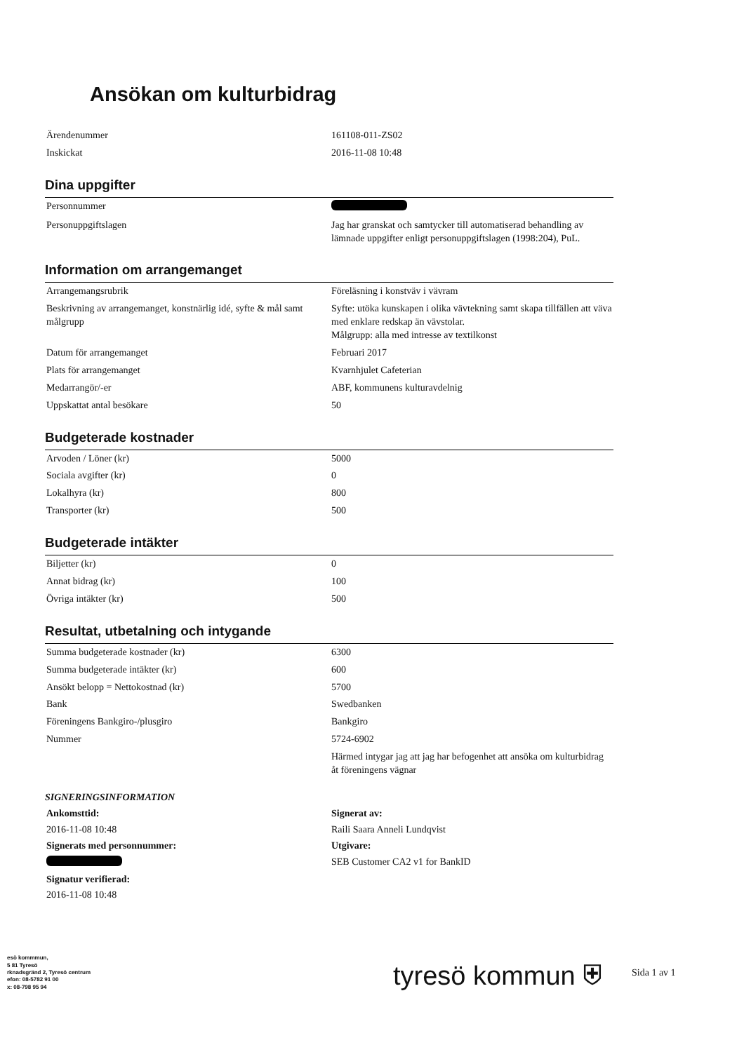Ansökan om kulturbidrag
| Ärendenummer | 161108-011-ZS02 |
| Inskickat | 2016-11-08 10:48 |
Dina uppgifter
| Personnummer | |
| Personuppgiftslagen | Jag har granskat och samtycker till automatiserad behandling av lämnade uppgifter enligt personuppgiftslagen (1998:204), PuL. |
Information om arrangemanget
| Arrangemangsrubrik | Föreläsning i konstväv i vävram |
| Beskrivning av arrangemanget, konstnärlig idé, syfte & mål samt målgrupp | Syfte: utöka kunskapen i olika vävtekning samt skapa tillfällen att väva med enklare redskap än vävstolar. Målgrupp: alla med intresse av textilkonst |
| Datum för arrangemanget | Februari 2017 |
| Plats för arrangemanget | Kvarnhjulet Cafeterian |
| Medarrangör/-er | ABF, kommunens kulturavdelnig |
| Uppskattat antal besökare | 50 |
Budgeterade kostnader
| Arvoden / Löner (kr) | 5000 |
| Sociala avgifter (kr) | 0 |
| Lokalhyra (kr) | 800 |
| Transporter (kr) | 500 |
Budgeterade intäkter
| Biljetter (kr) | 0 |
| Annat bidrag (kr) | 100 |
| Övriga intäkter (kr) | 500 |
Resultat, utbetalning och intygande
| Summa budgeterade kostnader (kr) | 6300 |
| Summa budgeterade intäkter (kr) | 600 |
| Ansökt belopp = Nettokostnad (kr) | 5700 |
| Bank | Swedbanken |
| Föreningens Bankgiro-/plusgiro | Bankgiro |
| Nummer | 5724-6902 |
| | Härmed intygar jag att jag har befogenhet att ansöka om kulturbidrag åt föreningens vägnar |
SIGNERINGSINFORMATION
| Ankomsttid: | Signerat av: |
| 2016-11-08 10:48 | Raili Saara Anneli Lundqvist |
| Signerats med personnummer: | Utgivare: |
| | SEB Customer CA2 v1 for BankID |
| Signatur verifierad: | |
| 2016-11-08 10:48 | |
esö kommmun,
5 81 Tyresö
rknadsgränd 2, Tyresö centrum
efon: 08-5782 91 00
x: 08-798 95 94
tyresö kommun ⛨
Sida 1 av 1